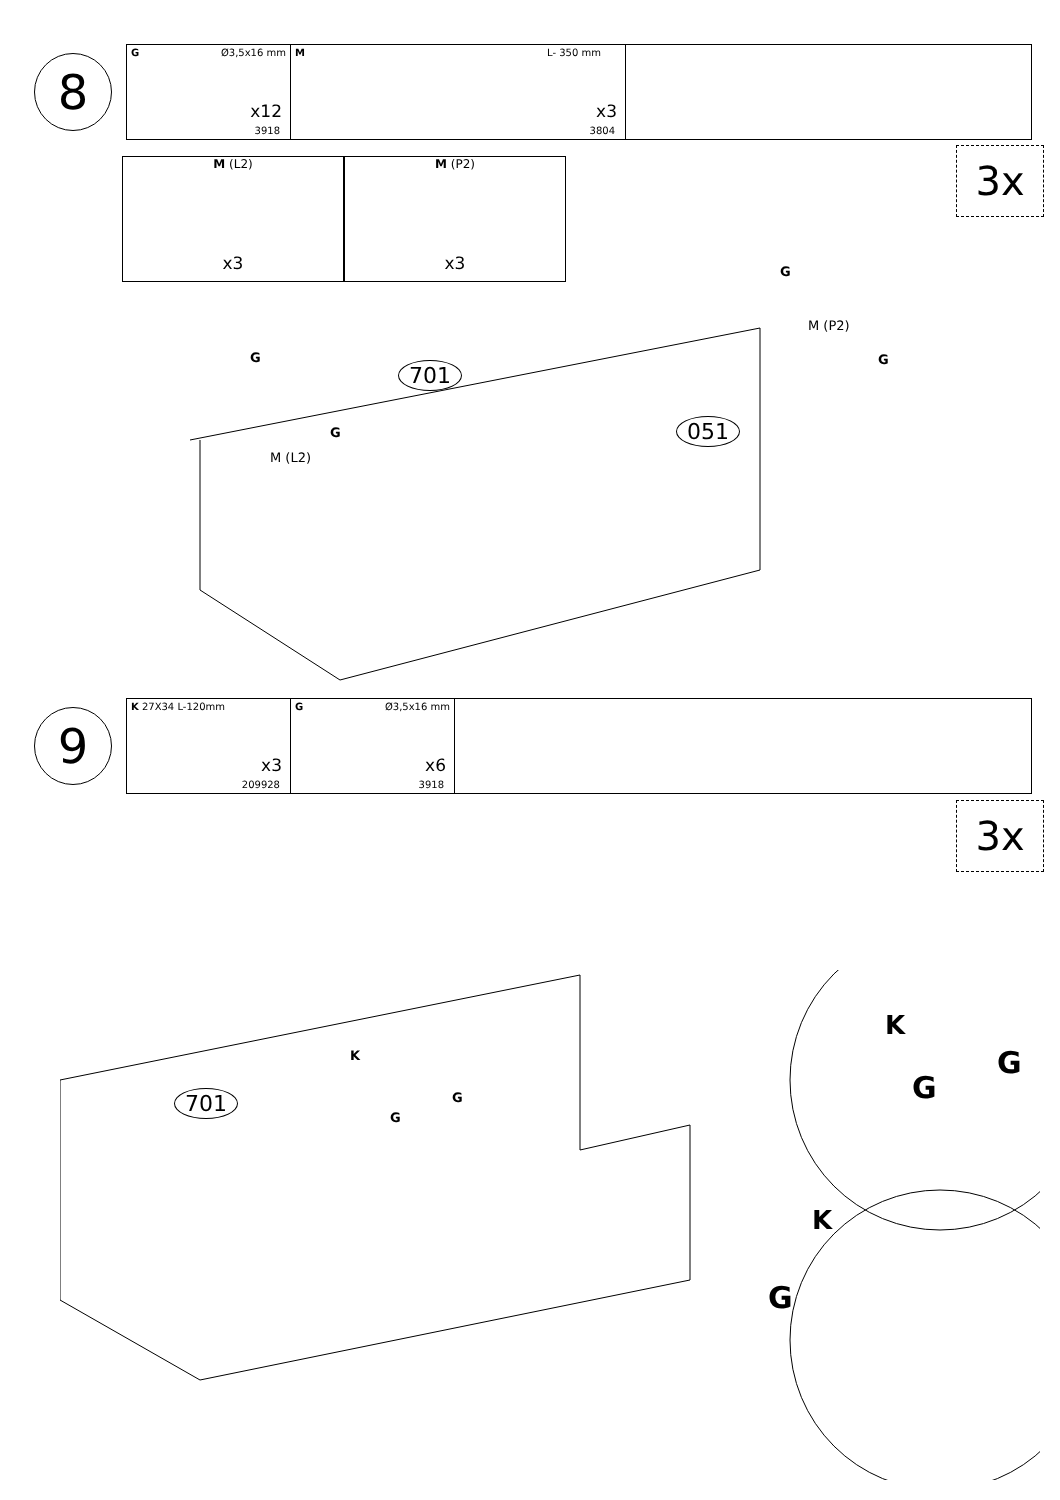8
G Ø3,5x16 mm
x12
3918
M L- 350 mm
x3
3804
3x
M (L2)
x3
M (P2)
x3
701
051
G
G
G
G
M (L2)
M (P2)
9
K 27X34 L-120mm
x3
209928
G Ø3,5x16 mm
x6
3918
3x
701
K
G
G
K
G
G
K
G